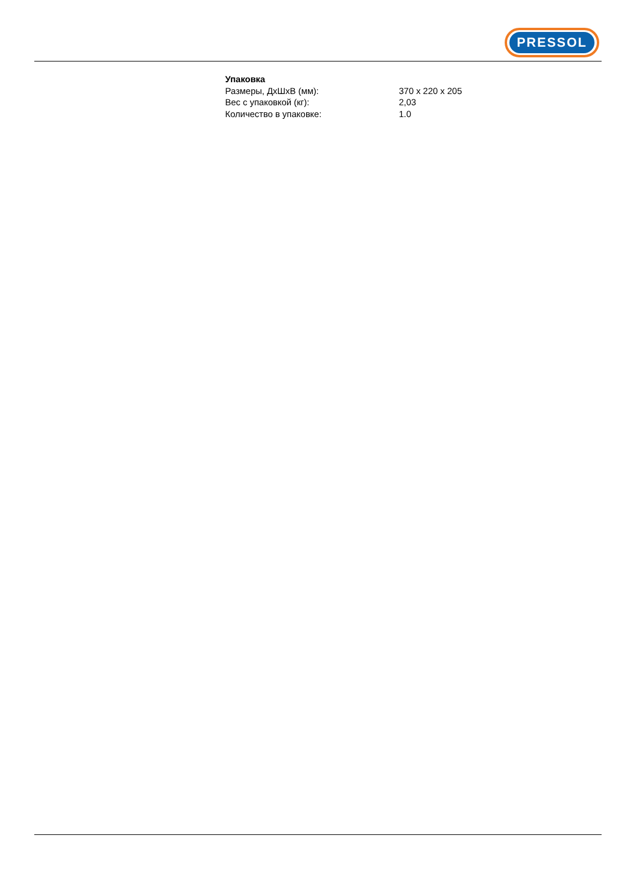PRESSOL
| Упаковка | |
| --- | --- |
| Размеры, ДхШхВ (мм): | 370 x 220 x 205 |
| Вес с упаковкой (кг): | 2,03 |
| Количество в упаковке: | 1.0 |